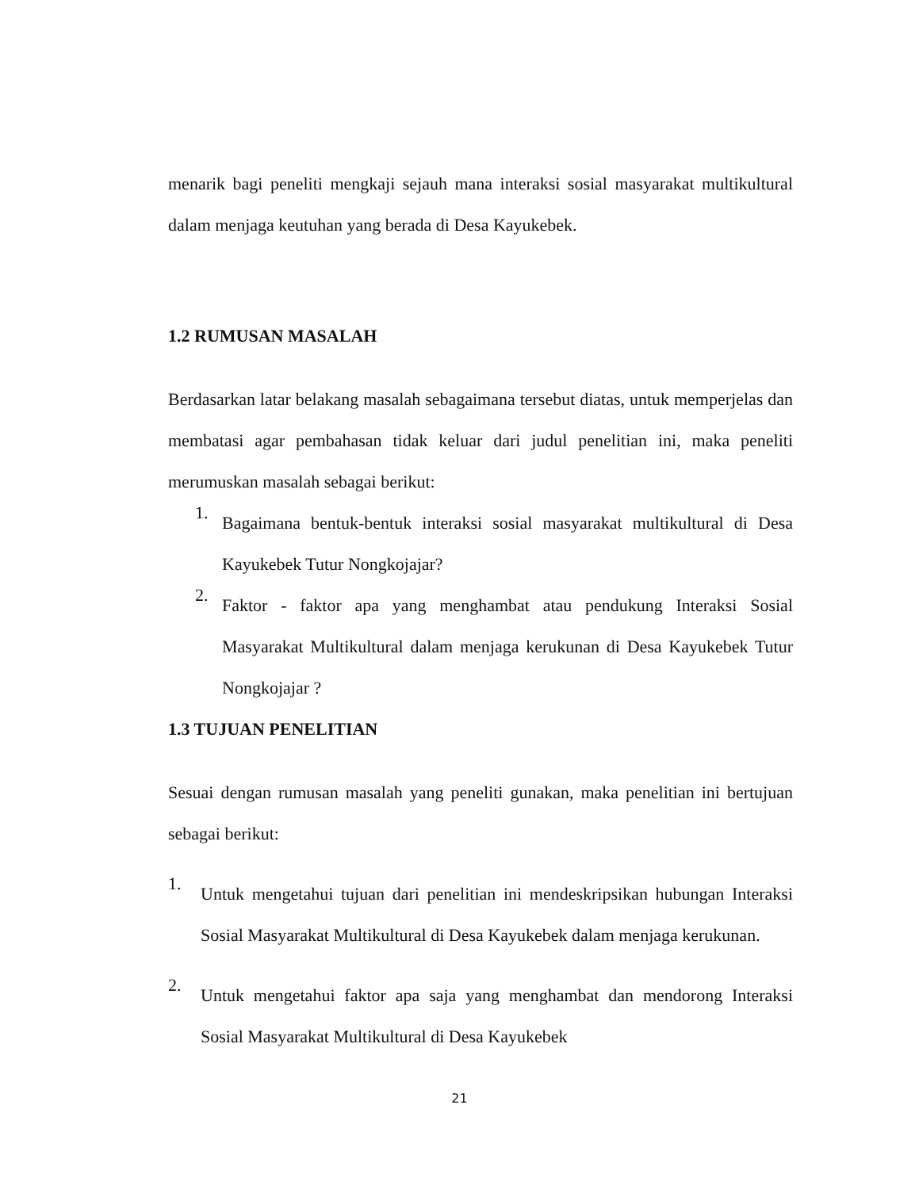menarik bagi peneliti mengkaji sejauh mana interaksi sosial masyarakat multikultural dalam menjaga keutuhan yang berada di Desa Kayukebek.
1.2 RUMUSAN MASALAH
Berdasarkan latar belakang masalah sebagaimana tersebut diatas, untuk memperjelas dan membatasi agar pembahasan tidak keluar dari judul penelitian ini, maka peneliti merumuskan masalah sebagai berikut:
1.
Bagaimana bentuk-bentuk interaksi sosial masyarakat multikultural di Desa Kayukebek Tutur Nongkojajar?
2.
Faktor - faktor apa yang menghambat atau pendukung Interaksi Sosial Masyarakat Multikultural dalam menjaga kerukunan di Desa Kayukebek Tutur Nongkojajar ?
1.3 TUJUAN PENELITIAN
Sesuai dengan rumusan masalah yang peneliti gunakan, maka penelitian ini bertujuan sebagai berikut:
1.
Untuk mengetahui tujuan dari penelitian ini mendeskripsikan hubungan Interaksi Sosial Masyarakat Multikultural di Desa Kayukebek dalam menjaga kerukunan.
2.
Untuk mengetahui faktor apa saja yang menghambat dan mendorong Interaksi Sosial Masyarakat Multikultural di Desa Kayukebek
21